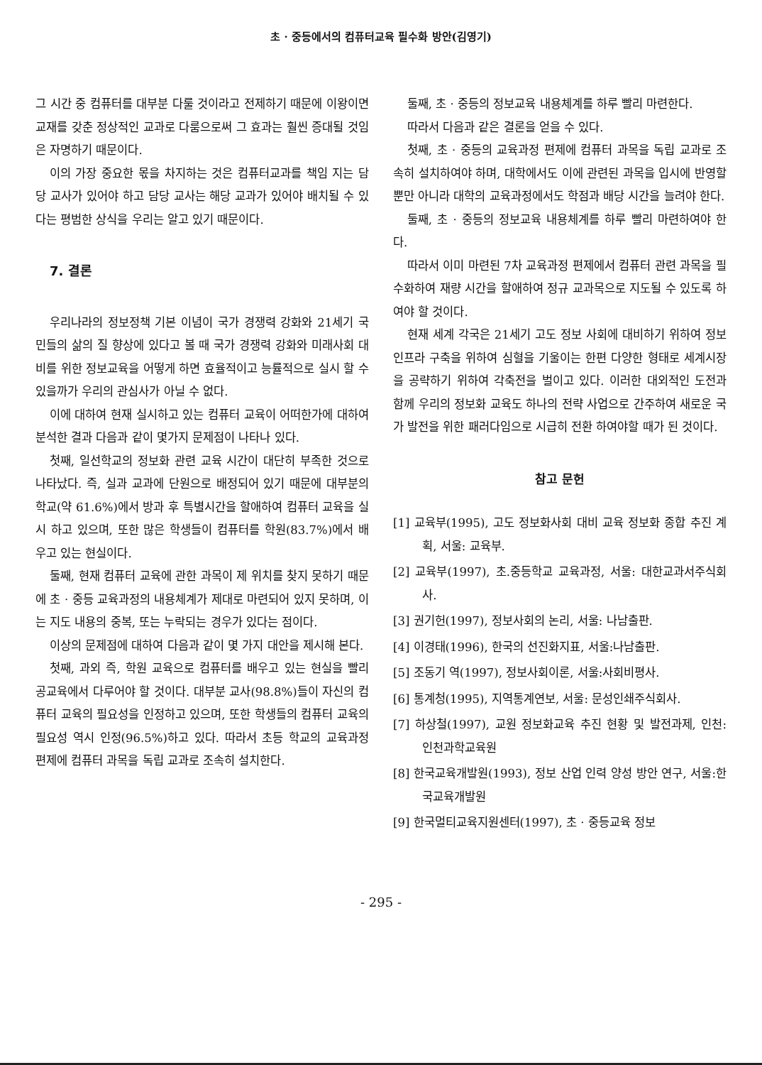초 · 중등에서의 컴퓨터교육 필수화 방안(김영기)
그 시간 중 컴퓨터를 대부분 다룰 것이라고 전제하기 때문에 이왕이면 교재를 갖춘 정상적인 교과로 다룸으로써 그 효과는 훨씬 증대될 것임은 자명하기 때문이다.
이의 가장 중요한 몫을 차지하는 것은 컴퓨터교과를 책임 지는 담당 교사가 있어야 하고 담당 교사는 해당 교과가 있어야 배치될 수 있다는 평범한 상식을 우리는 알고 있기 때문이다.
7. 결론
우리나라의 정보정책 기본 이념이 국가 경쟁력 강화와 21세기 국민들의 삶의 질 향상에 있다고 볼 때 국가 경쟁력 강화와 미래사회 대비를 위한 정보교육을 어떻게 하면 효율적이고 능률적으로 실시 할 수 있을까가 우리의 관심사가 아닐 수 없다.
이에 대하여 현재 실시하고 있는 컴퓨터 교육이 어떠한가에 대하여 분석한 결과 다음과 같이 몇가지 문제점이 나타나 있다.
첫째, 일선학교의 정보화 관련 교육 시간이 대단히 부족한 것으로 나타났다. 즉, 실과 교과에 단원으로 배정되어 있기 때문에 대부분의 학교(약 61.6%)에서 방과 후 특별시간을 할애하여 컴퓨터 교육을 실시 하고 있으며, 또한 많은 학생들이 컴퓨터를 학원(83.7%)에서 배우고 있는 현실이다.
둘째, 현재 컴퓨터 교육에 관한 과목이 제 위치를 찾지 못하기 때문에 초 · 중등 교육과정의 내용체계가 제대로 마련되어 있지 못하며, 이는 지도 내용의 중복, 또는 누락되는 경우가 있다는 점이다.
이상의 문제점에 대하여 다음과 같이 몇 가지 대안을 제시해 본다.
첫째, 과외 즉, 학원 교육으로 컴퓨터를 배우고 있는 현실을 빨리 공교육에서 다루어야 할 것이다. 대부분 교사(98.8%)들이 자신의 컴퓨터 교육의 필요성을 인정하고 있으며, 또한 학생들의 컴퓨터 교육의 필요성 역시 인정(96.5%)하고 있다. 따라서 초등 학교의 교육과정 편제에 컴퓨터 과목을 독립 교과로 조속히 설치한다.
둘째, 초 · 중등의 정보교육 내용체계를 하루 빨리 마련한다.
따라서 다음과 같은 결론을 얻을 수 있다.
첫째, 초 · 중등의 교육과정 편제에 컴퓨터 과목을 독립 교과로 조속히 설치하여야 하며, 대학에서도 이에 관련된 과목을 입시에 반영할 뿐만 아니라 대학의 교육과정에서도 학점과 배당 시간을 늘려야 한다.
둘째, 초 · 중등의 정보교육 내용체계를 하루 빨리 마련하여야 한다.
따라서 이미 마련된 7차 교육과정 편제에서 컴퓨터 관련 과목을 필수화하여 재량 시간을 할애하여 정규 교과목으로 지도될 수 있도록 하여야 할 것이다.
현재 세계 각국은 21세기 고도 정보 사회에 대비하기 위하여 정보 인프라 구축을 위하여 심혈을 기울이는 한편 다양한 형태로 세계시장을 공략하기 위하여 각축전을 벌이고 있다. 이러한 대외적인 도전과 함께 우리의 정보화 교육도 하나의 전략 사업으로 간주하여 새로운 국가 발전을 위한 패러다임으로 시급히 전환 하여야할 때가 된 것이다.
참고 문헌
[1] 교육부(1995), 고도 정보화사회 대비 교육 정보화 종합 추진 계획, 서울: 교육부.
[2] 교육부(1997), 초.중등학교 교육과정, 서울: 대한교과서주식회사.
[3] 권기헌(1997), 정보사회의 논리, 서울: 나남출판.
[4] 이경태(1996), 한국의 선진화지표, 서울:나남출판.
[5] 조동기 역(1997), 정보사회이론, 서울:사회비평사.
[6] 통계청(1995), 지역통계연보, 서울: 문성인쇄주식회사.
[7] 하상철(1997), 교원 정보화교육 추진 현황 및 발전과제, 인천: 인천과학교육원
[8] 한국교육개발원(1993), 정보 산업 인력 양성 방안 연구, 서울:한국교육개발원
[9] 한국멀티교육지원센터(1997), 초 · 중등교육 정보
- 295 -